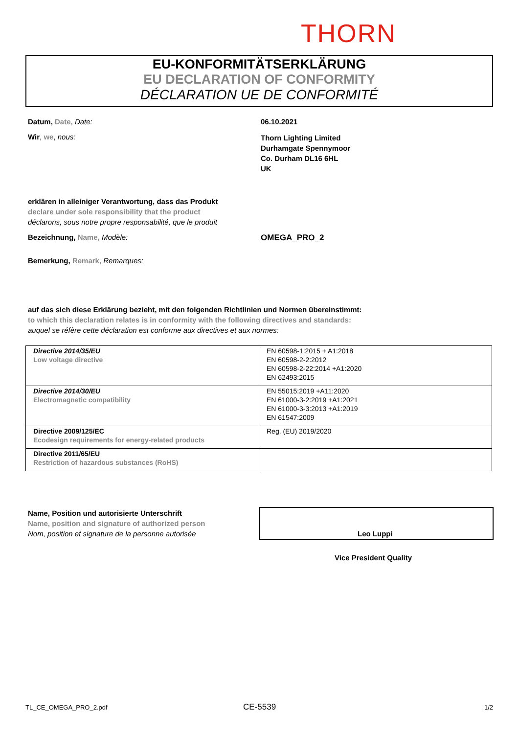THORN
EU-KONFORMITÄTSERKLÄRUNG
EU DECLARATION OF CONFORMITY
DÉCLARATION UE DE CONFORMITÉ
Datum, Date, Date: 06.10.2021
Wir, we, nous:
Thorn Lighting Limited
Durhamgate Spennymoor
Co. Durham DL16 6HL
UK
erklären in alleiniger Verantwortung, dass das Produkt
declare under sole responsibility that the product
déclarons, sous notre propre responsabilité, que le produit
Bezeichnung, Name, Modèle: OMEGA_PRO_2
Bemerkung, Remark, Remarques:
auf das sich diese Erklärung bezieht, mit den folgenden Richtlinien und Normen übereinstimmt:
to which this declaration relates is in conformity with the following directives and standards:
auquel se réfère cette déclaration est conforme aux directives et aux normes:
| Directive 2014/35/EU Low voltage directive | EN 60598-1:2015 + A1:2018 EN 60598-2-2:2012 EN 60598-2-22:2014 +A1:2020 EN 62493:2015 |
| Directive 2014/30/EU Electromagnetic compatibility | EN 55015:2019 +A11:2020 EN 61000-3-2:2019 +A1:2021 EN 61000-3-3:2013 +A1:2019 EN 61547:2009 |
| Directive 2009/125/EC Ecodesign requirements for energy-related products | Reg. (EU) 2019/2020 |
| Directive 2011/65/EU Restriction of hazardous substances (RoHS) | |
Name, Position und autorisierte Unterschrift
Name, position and signature of authorized person
Nom, position et signature de la personne autorisée
Leo Luppi
Vice President Quality
TL_CE_OMEGA_PRO_2.pdf CE-5539 1/2